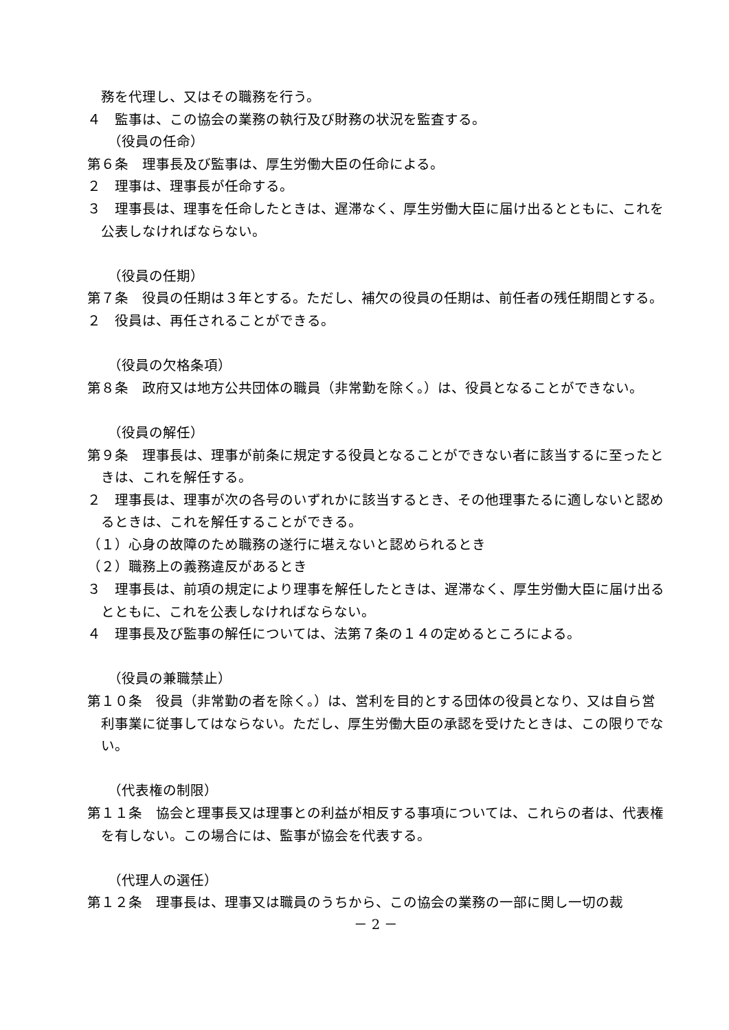務を代理し、又はその職務を行う。
４　監事は、この協会の業務の執行及び財務の状況を監査する。
（役員の任命）
第６条　理事長及び監事は、厚生労働大臣の任命による。
２　理事は、理事長が任命する。
３　理事長は、理事を任命したときは、遅滞なく、厚生労働大臣に届け出るとともに、これを公表しなければならない。
（役員の任期）
第７条　役員の任期は３年とする。ただし、補欠の役員の任期は、前任者の残任期間とする。
２　役員は、再任されることができる。
（役員の欠格条項）
第８条　政府又は地方公共団体の職員（非常勤を除く。）は、役員となることができない。
（役員の解任）
第９条　理事長は、理事が前条に規定する役員となることができない者に該当するに至ったときは、これを解任する。
２　理事長は、理事が次の各号のいずれかに該当するとき、その他理事たるに適しないと認めるときは、これを解任することができる。
（１）心身の故障のため職務の遂行に堪えないと認められるとき
（２）職務上の義務違反があるとき
３　理事長は、前項の規定により理事を解任したときは、遅滞なく、厚生労働大臣に届け出るとともに、これを公表しなければならない。
４　理事長及び監事の解任については、法第７条の１４の定めるところによる。
（役員の兼職禁止）
第１０条　役員（非常勤の者を除く。）は、営利を目的とする団体の役員となり、又は自ら営利事業に従事してはならない。ただし、厚生労働大臣の承認を受けたときは、この限りでない。
（代表権の制限）
第１１条　協会と理事長又は理事との利益が相反する事項については、これらの者は、代表権を有しない。この場合には、監事が協会を代表する。
（代理人の選任）
第１２条　理事長は、理事又は職員のうちから、この協会の業務の一部に関し一切の裁
－ 2 －